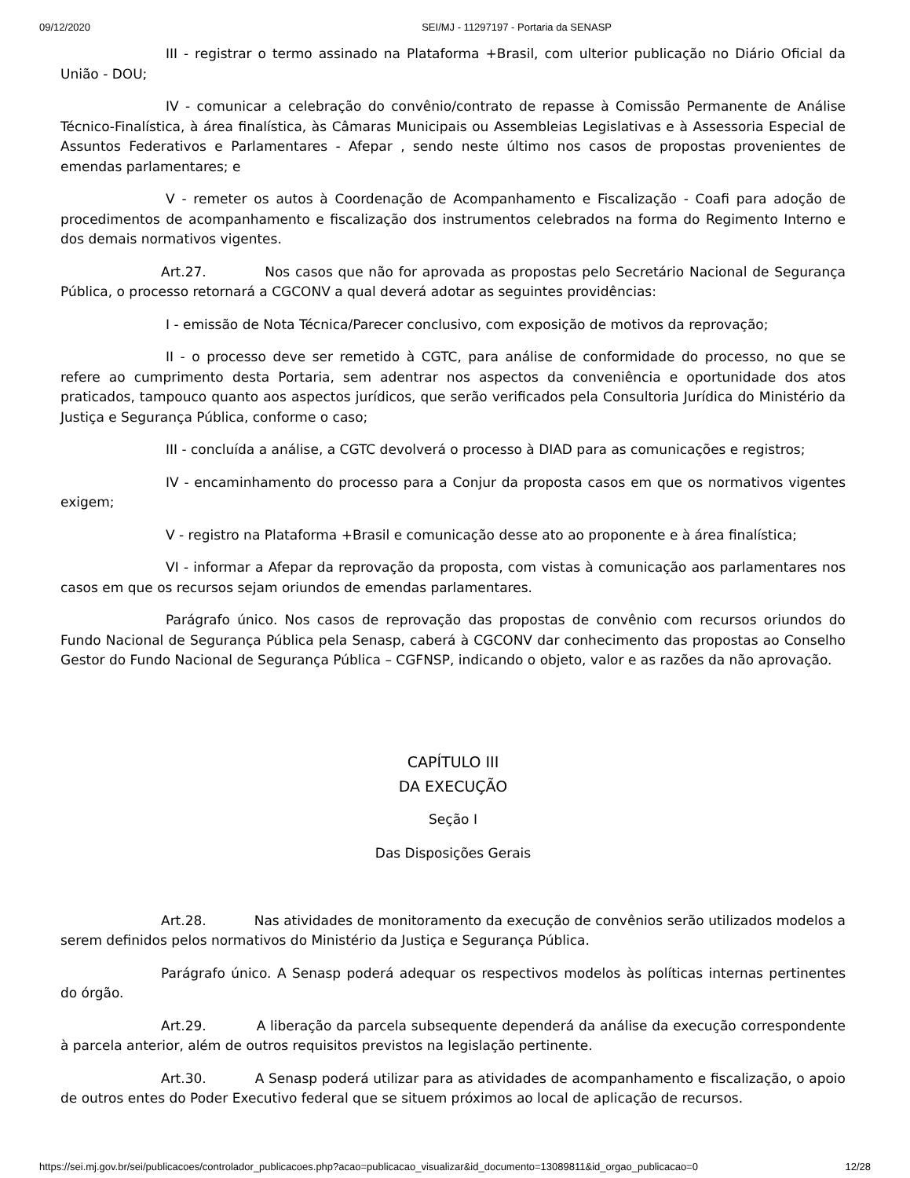09/12/2020 SEI/MJ - 11297197 - Portaria da SENASP
III - registrar o termo assinado na Plataforma +Brasil, com ulterior publicação no Diário Oficial da União - DOU;
IV - comunicar a celebração do convênio/contrato de repasse à Comissão Permanente de Análise Técnico-Finalística, à área finalística, às Câmaras Municipais ou Assembleias Legislativas e à Assessoria Especial de Assuntos Federativos e Parlamentares - Afepar , sendo neste último nos casos de propostas provenientes de emendas parlamentares; e
V - remeter os autos à Coordenação de Acompanhamento e Fiscalização - Coafi para adoção de procedimentos de acompanhamento e fiscalização dos instrumentos celebrados na forma do Regimento Interno e dos demais normativos vigentes.
Art.27. Nos casos que não for aprovada as propostas pelo Secretário Nacional de Segurança Pública, o processo retornará a CGCONV a qual deverá adotar as seguintes providências:
I - emissão de Nota Técnica/Parecer conclusivo, com exposição de motivos da reprovação;
II - o processo deve ser remetido à CGTC, para análise de conformidade do processo, no que se refere ao cumprimento desta Portaria, sem adentrar nos aspectos da conveniência e oportunidade dos atos praticados, tampouco quanto aos aspectos jurídicos, que serão verificados pela Consultoria Jurídica do Ministério da Justiça e Segurança Pública, conforme o caso;
III - concluída a análise, a CGTC devolverá o processo à DIAD para as comunicações e registros;
IV - encaminhamento do processo para a Conjur da proposta casos em que os normativos vigentes exigem;
V - registro na Plataforma +Brasil e comunicação desse ato ao proponente e à área finalística;
VI - informar a Afepar da reprovação da proposta, com vistas à comunicação aos parlamentares nos casos em que os recursos sejam oriundos de emendas parlamentares.
Parágrafo único. Nos casos de reprovação das propostas de convênio com recursos oriundos do Fundo Nacional de Segurança Pública pela Senasp, caberá à CGCONV dar conhecimento das propostas ao Conselho Gestor do Fundo Nacional de Segurança Pública – CGFNSP, indicando o objeto, valor e as razões da não aprovação.
CAPÍTULO III
DA EXECUÇÃO
Seção I
Das Disposições Gerais
Art.28. Nas atividades de monitoramento da execução de convênios serão utilizados modelos a serem definidos pelos normativos do Ministério da Justiça e Segurança Pública.
Parágrafo único. A Senasp poderá adequar os respectivos modelos às políticas internas pertinentes do órgão.
Art.29. A liberação da parcela subsequente dependerá da análise da execução correspondente à parcela anterior, além de outros requisitos previstos na legislação pertinente.
Art.30. A Senasp poderá utilizar para as atividades de acompanhamento e fiscalização, o apoio de outros entes do Poder Executivo federal que se situem próximos ao local de aplicação de recursos.
https://sei.mj.gov.br/sei/publicacoes/controlador_publicacoes.php?acao=publicacao_visualizar&id_documento=13089811&id_orgao_publicacao=0 12/28